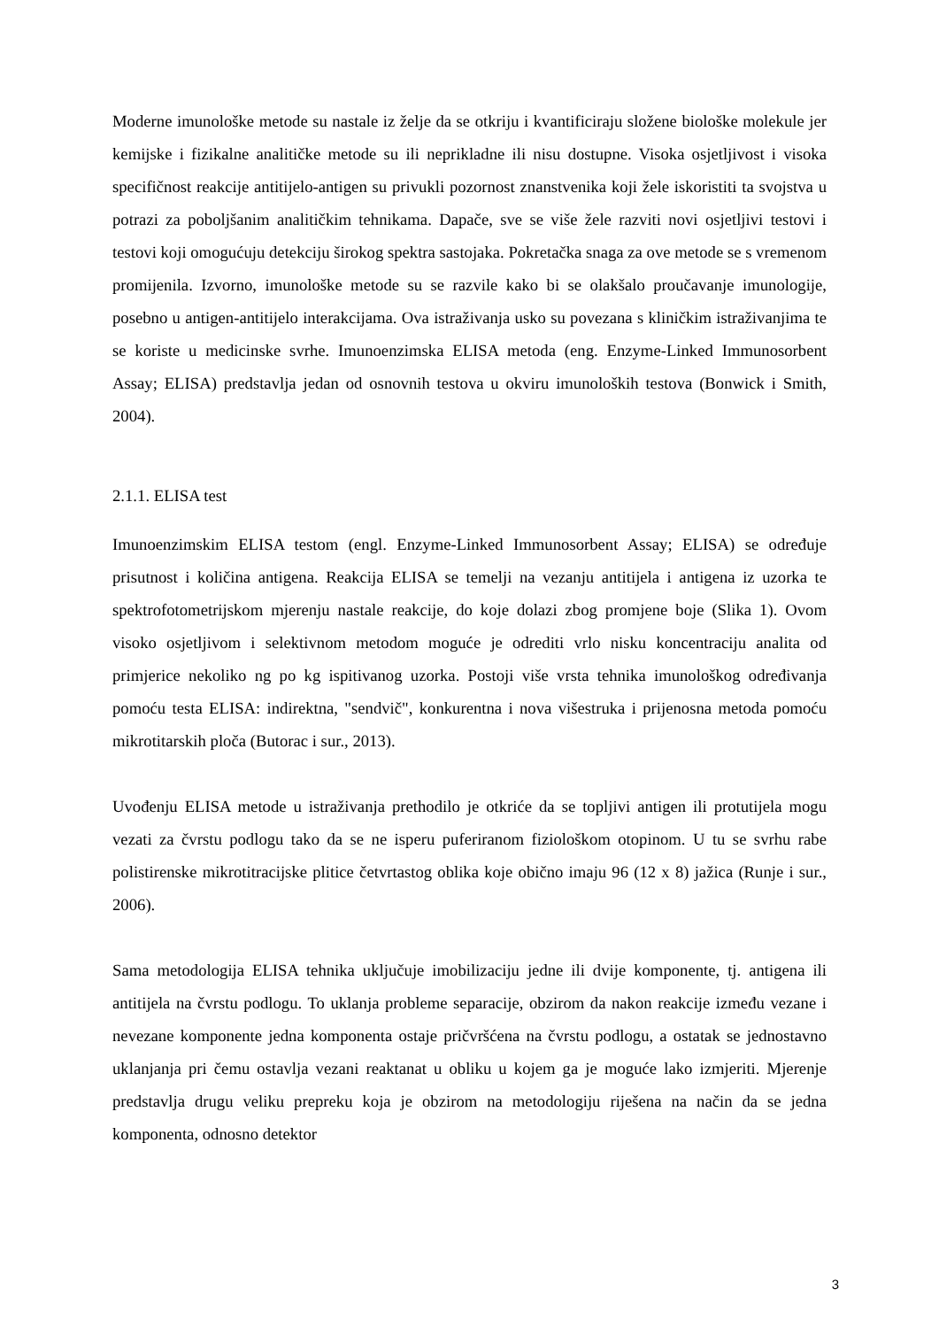Moderne imunološke metode su nastale iz želje da se otkriju i kvantificiraju složene biološke molekule jer kemijske i fizikalne analitičke metode su ili neprikladne ili nisu dostupne. Visoka osjetljivost i visoka specifičnost reakcije antitijelo-antigen su privukli pozornost znanstvenika koji žele iskoristiti ta svojstva u potrazi za poboljšanim analitičkim tehnikama. Dapače, sve se više žele razviti novi osjetljivi testovi i testovi koji omogućuju detekciju širokog spektra sastojaka. Pokretačka snaga za ove metode se s vremenom promijenila. Izvorno, imunološke metode su se razvile kako bi se olakšalo proučavanje imunologije, posebno u antigen-antitijelo interakcijama. Ova istraživanja usko su povezana s kliničkim istraživanjima te se koriste u medicinske svrhe. Imunoenzimska ELISA metoda (eng. Enzyme-Linked Immunosorbent Assay; ELISA) predstavlja jedan od osnovnih testova u okviru imunoloških testova (Bonwick i Smith, 2004).
2.1.1. ELISA test
Imunoenzimskim ELISA testom (engl. Enzyme-Linked Immunosorbent Assay; ELISA) se određuje prisutnost i količina antigena. Reakcija ELISA se temelji na vezanju antitijela i antigena iz uzorka te spektrofotometrijskom mjerenju nastale reakcije, do koje dolazi zbog promjene boje (Slika 1). Ovom visoko osjetljivom i selektivnom metodom moguće je odrediti vrlo nisku koncentraciju analita od primjerice nekoliko ng po kg ispitivanog uzorka. Postoji više vrsta tehnika imunološkog određivanja pomoću testa ELISA: indirektna, "sendvič", konkurentna i nova višestruka i prijenosna metoda pomoću mikrotitarskih ploča (Butorac i sur., 2013).
Uvođenju ELISA metode u istraživanja prethodilo je otkriće da se topljivi antigen ili protutijela mogu vezati za čvrstu podlogu tako da se ne isperu puferiranom fiziološkom otopinom. U tu se svrhu rabe polistirenske mikrotitracijske plitice četvrtastog oblika koje obično imaju 96 (12 x 8) jažica (Runje i sur., 2006).
Sama metodologija ELISA tehnika uključuje imobilizaciju jedne ili dvije komponente, tj. antigena ili antitijela na čvrstu podlogu. To uklanja probleme separacije, obzirom da nakon reakcije između vezane i nevezane komponente jedna komponenta ostaje pričvršćena na čvrstu podlogu, a ostatak se jednostavno uklanjanja pri čemu ostavlja vezani reaktanat u obliku u kojem ga je moguće lako izmjeriti. Mjerenje predstavlja drugu veliku prepreku koja je obzirom na metodologiju riješena na način da se jedna komponenta, odnosno detektor
3